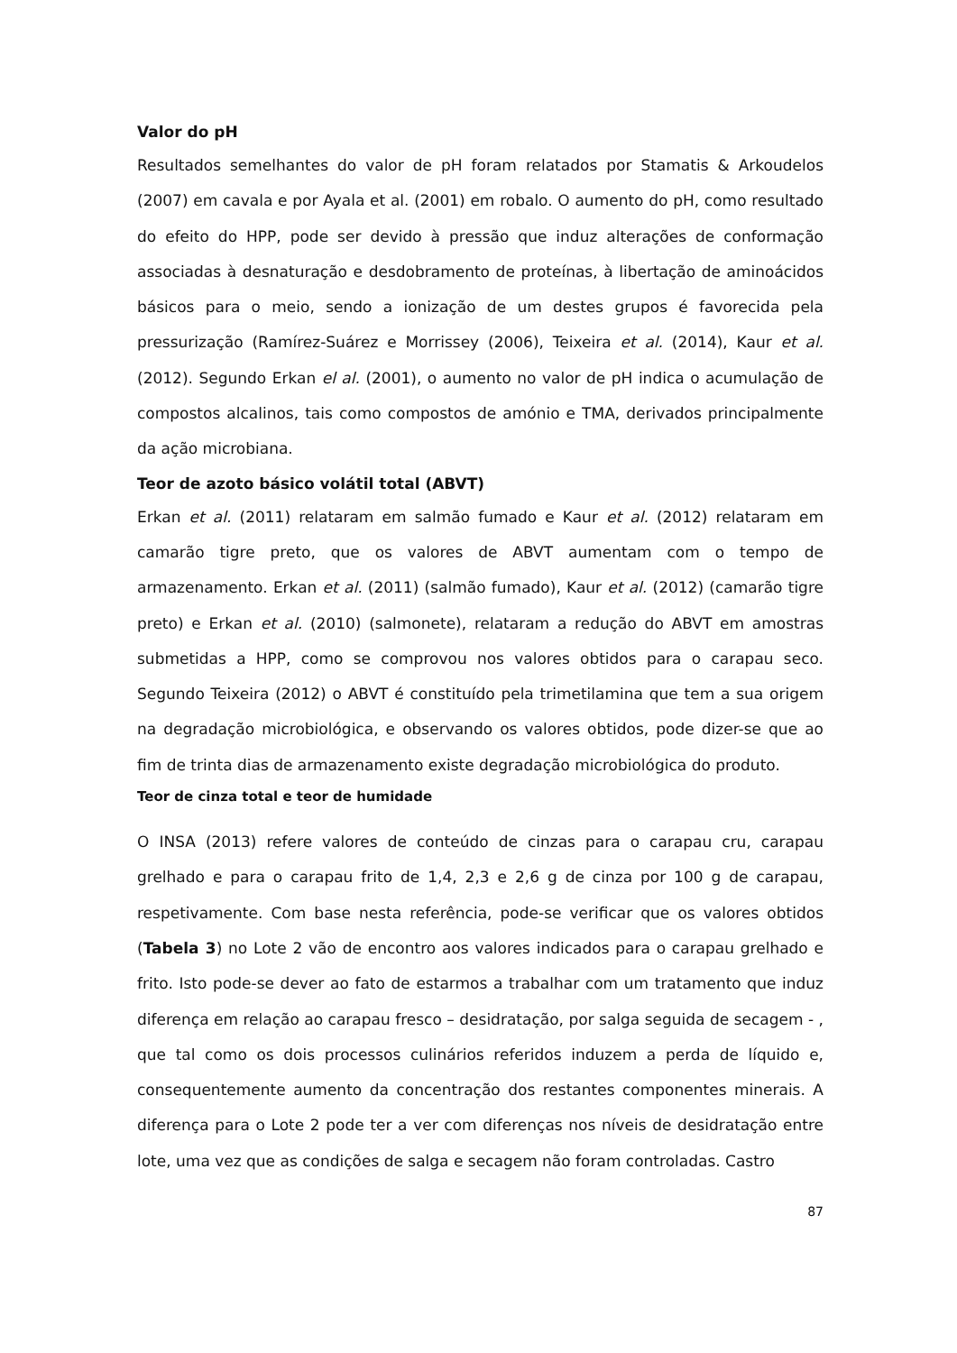Valor do pH
Resultados semelhantes do valor de pH foram relatados por Stamatis & Arkoudelos (2007) em cavala e por Ayala et al. (2001) em robalo. O aumento do pH, como resultado do efeito do HPP, pode ser devido à pressão que induz alterações de conformação associadas à desnaturação e desdobramento de proteínas, à libertação de aminoácidos básicos para o meio, sendo a ionização de um destes grupos é favorecida pela pressurização (Ramírez-Suárez e Morrissey (2006), Teixeira et al. (2014), Kaur et al. (2012). Segundo Erkan el al. (2001), o aumento no valor de pH indica o acumulação de compostos alcalinos, tais como compostos de amónio e TMA, derivados principalmente da ação microbiana.
Teor de azoto básico volátil total (ABVT)
Erkan et al. (2011) relataram em salmão fumado e Kaur et al. (2012) relataram em camarão tigre preto, que os valores de ABVT aumentam com o tempo de armazenamento. Erkan et al. (2011) (salmão fumado), Kaur et al. (2012) (camarão tigre preto) e Erkan et al. (2010) (salmonete), relataram a redução do ABVT em amostras submetidas a HPP, como se comprovou nos valores obtidos para o carapau seco. Segundo Teixeira (2012) o ABVT é constituído pela trimetilamina que tem a sua origem na degradação microbiológica, e observando os valores obtidos, pode dizer-se que ao fim de trinta dias de armazenamento existe degradação microbiológica do produto.
Teor de cinza total e teor de humidade
O INSA (2013) refere valores de conteúdo de cinzas para o carapau cru, carapau grelhado e para o carapau frito de 1,4, 2,3 e 2,6 g de cinza por 100 g de carapau, respetivamente. Com base nesta referência, pode-se verificar que os valores obtidos (Tabela 3) no Lote 2 vão de encontro aos valores indicados para o carapau grelhado e frito. Isto pode-se dever ao fato de estarmos a trabalhar com um tratamento que induz diferença em relação ao carapau fresco – desidratação, por salga seguida de secagem - , que tal como os dois processos culinários referidos induzem a perda de líquido e, consequentemente aumento da concentração dos restantes componentes minerais. A diferença para o Lote 2 pode ter a ver com diferenças nos níveis de desidratação entre lote, uma vez que as condições de salga e secagem não foram controladas. Castro
87